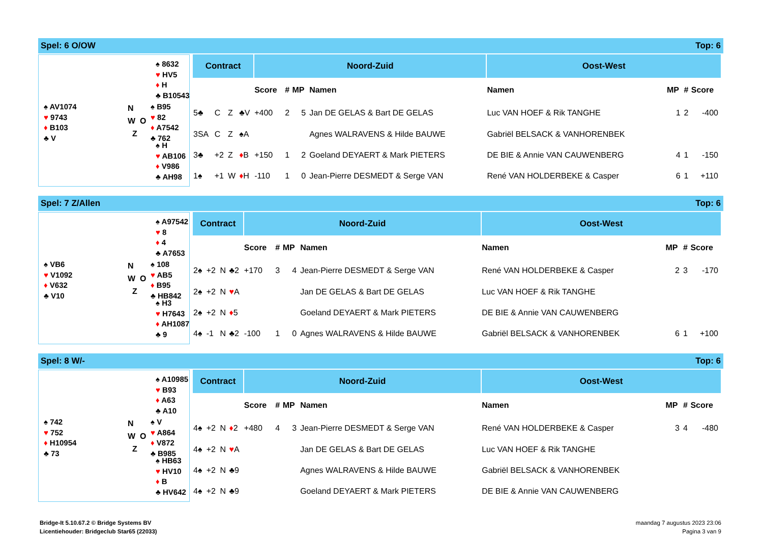Spel: 6 O/OW Top: 6
♠ 8632
♥ HV5
♦ H
♣ B10543
♠ AV1074
♥ 9743
♦ B103
♣ V
N
W O
Z
♠ B95
♥ 82
♦ A7542
♣ 762
♠ H
♥ AB106
♦ V986
♣ AH98
| Contract | | | | Noord-Zuid | | | | Oost-West | | | |
| --- | --- | --- | --- | --- | --- | --- | --- | --- | --- | --- | --- |
| | | | | Score | # | MP | Namen | Namen | MP | # | Score |
| 5♣ | C | Z | ♣V | +400 | 2 | 5 | Jan DE GELAS & Bart DE GELAS | Luc VAN HOEF & Rik TANGHE | 1 | 2 | -400 |
| 3SA | C | Z | ♠A | | | | Agnes WALRAVENS & Hilde BAUWE | Gabriël BELSACK & VANHORENBEK | | | |
| 3♣ | +2 | Z | ♦ B | +150 | 1 | 2 | Goeland DEYAERT & Mark PIETERS | DE BIE & Annie VAN CAUWENBERG | 4 | 1 | -150 |
| 1♠ | +1 | W | ♦ H | -110 | 1 | 0 | Jean-Pierre DESMEDT & Serge VAN | René VAN HOLDERBEKE & Casper | 6 | 1 | +110 |
Spel: 7 Z/Allen Top: 6
♠ A97542
♥ 8
♦ 4
♣ A7653
♠ VB6
♥ V1092
♦ V632
♣ V10
N
W O
Z
♠ 108
♥ AB5
♦ B95
♣ HB842
♠ H3
♥ H7643
♦ AH1087
♣ 9
| Contract | | | | Noord-Zuid | | | | Oost-West | | | |
| --- | --- | --- | --- | --- | --- | --- | --- | --- | --- | --- | --- |
| | | | | Score | # | MP | Namen | Namen | MP | # | Score |
| 2♠ | +2 | N | ♣2 | +170 | 3 | 4 | Jean-Pierre DESMEDT & Serge VAN | René VAN HOLDERBEKE & Casper | 2 | 3 | -170 |
| 2♠ | +2 | N | ♥ A | | | | Jan DE GELAS & Bart DE GELAS | Luc VAN HOEF & Rik TANGHE | | | |
| 2♠ | +2 | N | ♦ 5 | | | | Goeland DEYAERT & Mark PIETERS | DE BIE & Annie VAN CAUWENBERG | | | |
| 4♠ | -1 | N | ♣2 | -100 | 1 | 0 | Agnes WALRAVENS & Hilde BAUWE | Gabriël BELSACK & VANHORENBEK | 6 | 1 | +100 |
Spel: 8 W/- Top: 6
♠ A10985
♥ B93
♦ A63
♣ A10
♠ 742
♥ 752
♦ H10954
♣ 73
N
W O
Z
♠ V
♥ A864
♦ V872
♣ B985
♠ HB63
♥ HV10
♦ B
♣ HV642
| Contract | | | | Noord-Zuid | | | | Oost-West | | | |
| --- | --- | --- | --- | --- | --- | --- | --- | --- | --- | --- | --- |
| | | | | Score | # | MP | Namen | Namen | MP | # | Score |
| 4♠ | +2 | N | ♦ 2 | +480 | 4 | 3 | Jean-Pierre DESMEDT & Serge VAN | René VAN HOLDERBEKE & Casper | 3 | 4 | -480 |
| 4♠ | +2 | N | ♥ A | | | | Jan DE GELAS & Bart DE GELAS | Luc VAN HOEF & Rik TANGHE | | | |
| 4♠ | +2 | N | ♣9 | | | | Agnes WALRAVENS & Hilde BAUWE | Gabriël BELSACK & VANHORENBEK | | | |
| 4♠ | +2 | N | ♣9 | | | | Goeland DEYAERT & Mark PIETERS | DE BIE & Annie VAN CAUWENBERG | | | |
Bridge-It 5.10.67.2 © Bridge Systems BV
Licentiehouder: Bridgeclub Star65 (22033)
maandag 7 augustus 2023 23:06
Pagina 3 van 9